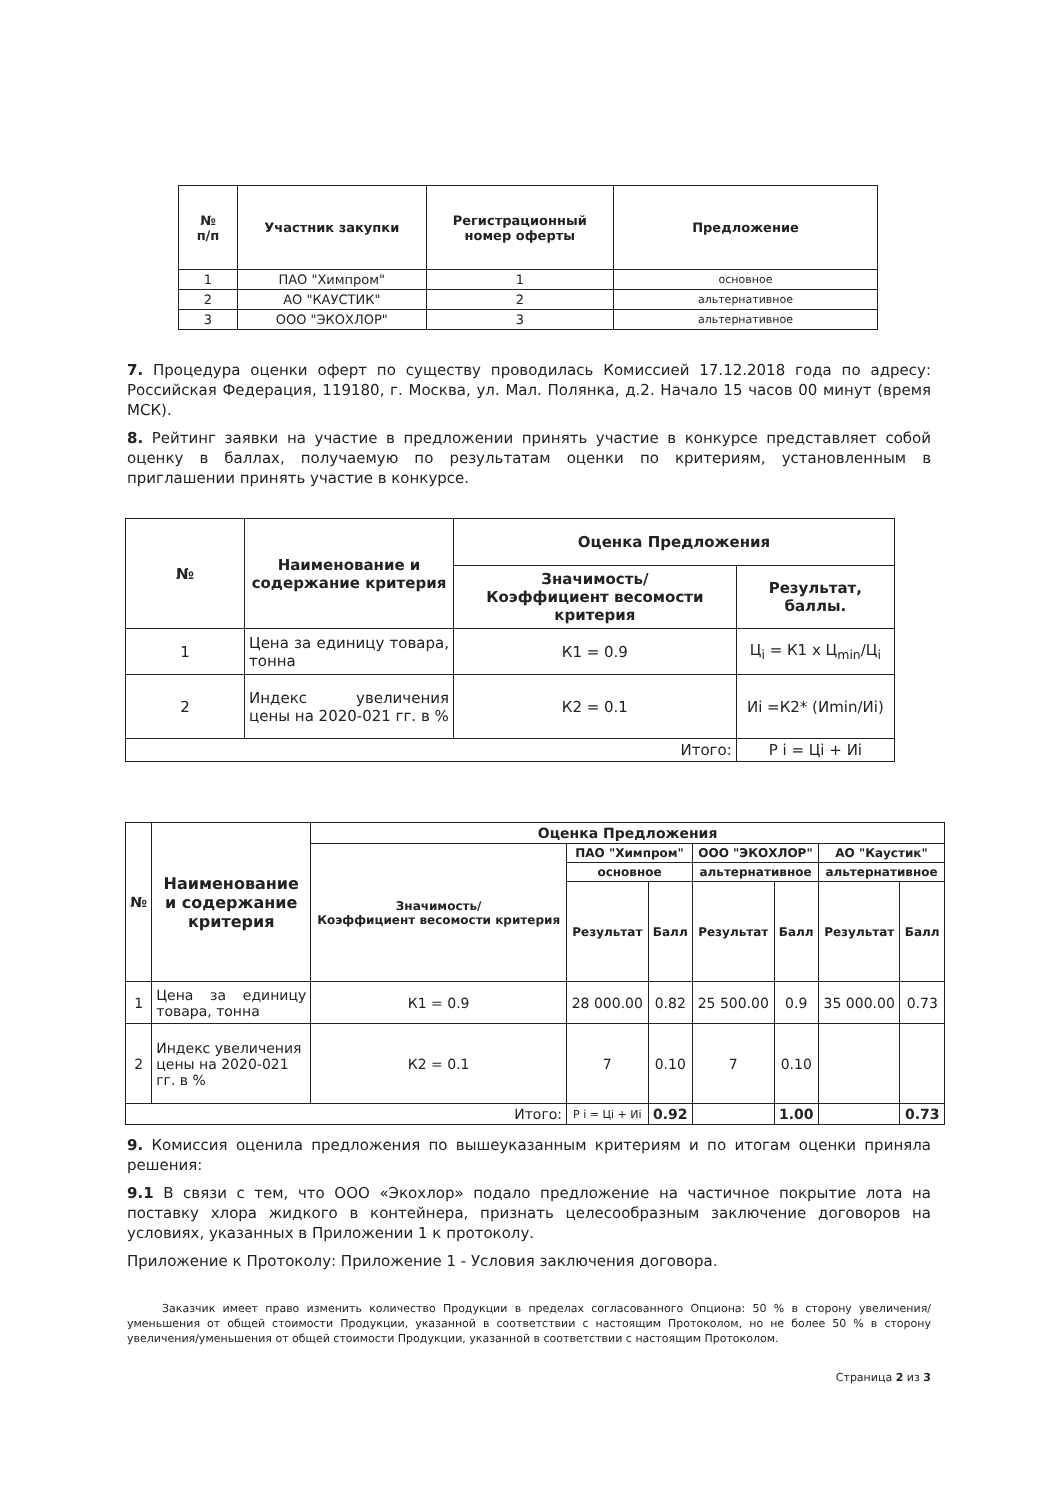| № п/п | Участник закупки | Регистрационный номер оферты | Предложение |
| --- | --- | --- | --- |
| 1 | ПАО "Химпром" | 1 | основное |
| 2 | АО "КАУСТИК" | 2 | альтернативное |
| 3 | ООО "ЭКОХЛОР" | 3 | альтернативное |
7. Процедура оценки оферт по существу проводилась Комиссией 17.12.2018 года по адресу: Российская Федерация, 119180, г. Москва, ул. Мал. Полянка, д.2. Начало 15 часов 00 минут (время МСК).
8. Рейтинг заявки на участие в предложении принять участие в конкурсе представляет собой оценку в баллах, получаемую по результатам оценки по критериям, установленным в приглашении принять участие в конкурсе.
| № | Наименование и содержание критерия | Оценка Предложения | |
| --- | --- | --- | --- |
| | | Значимость/ Коэффициент весомости критерия | Результат, баллы. |
| 1 | Цена за единицу товара, тонна | К1 = 0.9 | Ц<sub>i</sub> = К1 х Ц<sub>min</sub>/Ц<sub>i</sub> |
| 2 | Индекс увеличения цены на 2020-021 гг. в % | К2 = 0.1 | Иi =К2* (Иmin/Иi) |
| Итого: | | | P i = Цi + Иi |
| № | Наименование и содержание критерия | Оценка Предложения | | | | | | |
| --- | --- | --- | --- | --- | --- | --- | --- | --- |
| | | Значимость/ Коэффициент весомости критерия | ПАО "Химпром" | | ООО "ЭКОХЛОР" | | АО "Каустик" | |
| | | | основное | | альтернативное | | альтернативное | |
| | | | Результат | Балл | Результат | Балл | Результат | Балл |
| 1 | Цена за единицу товара, тонна | К1 = 0.9 | 28 000.00 | 0.82 | 25 500.00 | 0.9 | 35 000.00 | 0.73 |
| 2 | Индекс увеличения цены на 2020-021 гг. в % | К2 = 0.1 | 7 | 0.10 | 7 | 0.10 | | |
| Итого: | | | P i = Цi + Иi | 0.92 | | 1.00 | | 0.73 |
9. Комиссия оценила предложения по вышеуказанным критериям и по итогам оценки приняла решения:
9.1 В связи с тем, что ООО «Экохлор» подало предложение на частичное покрытие лота на поставку хлора жидкого в контейнера, признать целесообразным заключение договоров на условиях, указанных в Приложении 1 к протоколу.
Приложение к Протоколу: Приложение 1 - Условия заключения договора.
Заказчик имеет право изменить количество Продукции в пределах согласованного Опциона: 50 % в сторону увеличения/уменьшения от общей стоимости Продукции, указанной в соответствии с настоящим Протоколом, но не более 50 % в сторону увеличения/уменьшения от общей стоимости Продукции, указанной в соответствии с настоящим Протоколом.
Страница 2 из 3